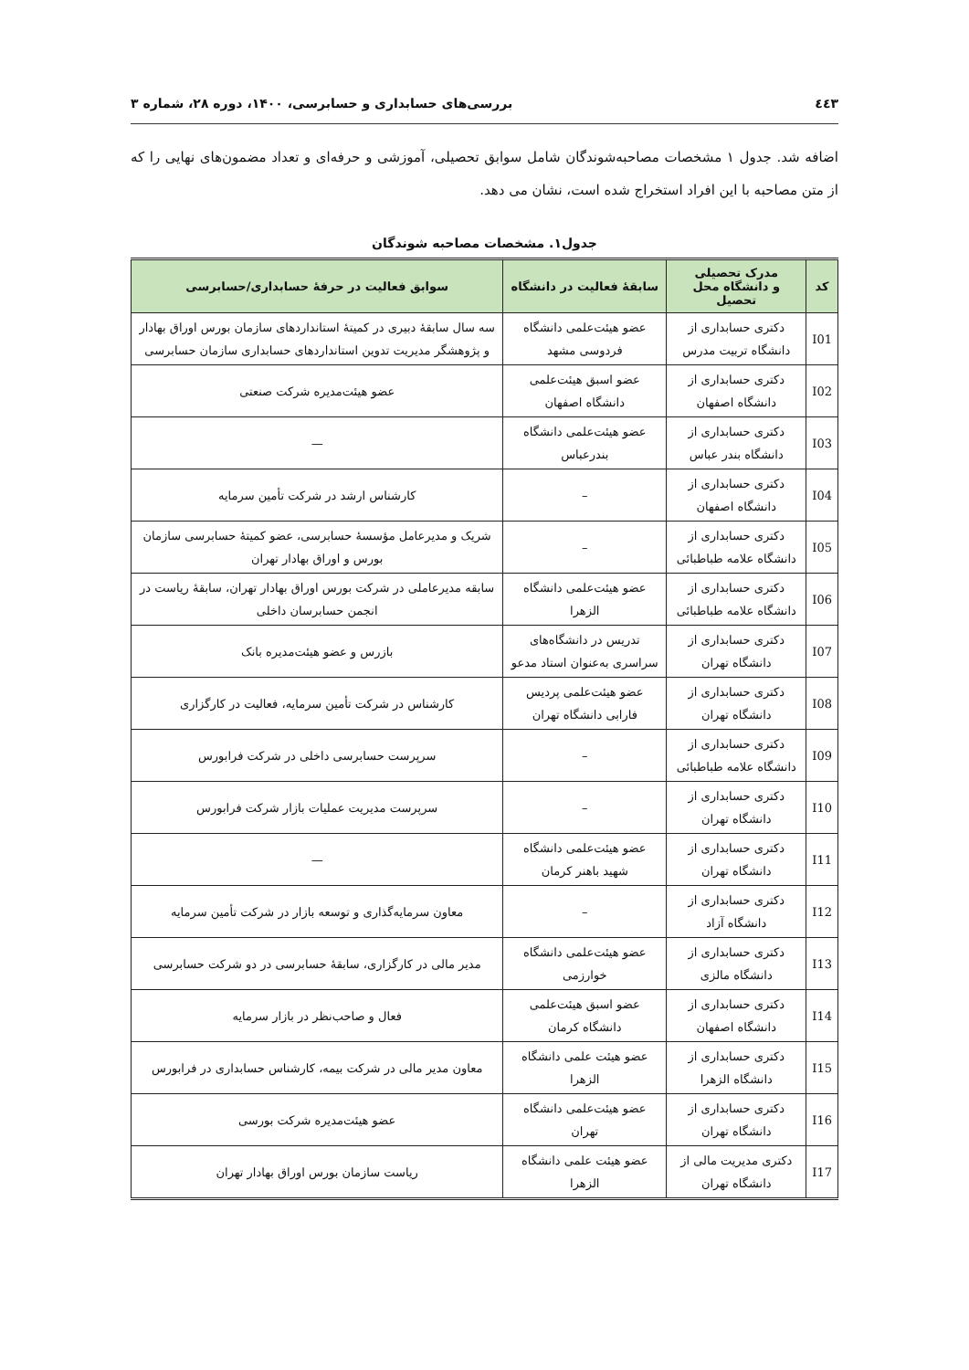٤٤٣ بررسی‌های حسابداری و حسابرسی، ۱۴۰۰، دوره ۲۸، شماره ۳
اضافه شد. جدول ۱ مشخصات مصاحبه‌شوندگان شامل سوابق تحصیلی، آموزشی و حرفه‌ای و تعداد مضمون‌های نهایی را که از متن مصاحبه با این افراد استخراج شده است، نشان می دهد.
جدول۱. مشخصات مصاحبه شوندگان
| کد | مدرک تحصیلی و دانشگاه محل تحصیل | سابقهٔ فعالیت در دانشگاه | سوابق فعالیت در حرفهٔ حسابداری/حسابرسی |
| --- | --- | --- | --- |
| I01 | دکتری حسابداری از دانشگاه تربیت مدرس | عضو هیئت‌علمی دانشگاه فردوسی مشهد | سه سال سابقهٔ دبیری در کمیتهٔ استانداردهای سازمان بورس اوراق بهادار و پژوهشگر مدیریت تدوین استانداردهای حسابداری سازمان حسابرسی |
| I02 | دکتری حسابداری از دانشگاه اصفهان | عضو اسبق هیئت‌علمی دانشگاه اصفهان | عضو هیئت‌مدیره شرکت صنعتی |
| I03 | دکتری حسابداری از دانشگاه بندر عباس | عضو هیئت‌علمی دانشگاه بندرعباس | — |
| I04 | دکتری حسابداری از دانشگاه اصفهان | – | کارشناس ارشد در شرکت تأمین سرمایه |
| I05 | دکتری حسابداری از دانشگاه علامه طباطبائی | – | شریک و مدیرعامل مؤسسهٔ حسابرسی، عضو کمیتهٔ حسابرسی سازمان بورس و اوراق بهادار تهران |
| I06 | دکتری حسابداری از دانشگاه علامه طباطبائی | عضو هیئت‌علمی دانشگاه الزهرا | سابقه مدیرعاملی در شرکت بورس اوراق بهادار تهران، سابقهٔ ریاست در انجمن حسابرسان داخلی |
| I07 | دکتری حسابداری از دانشگاه تهران | تدریس در دانشگاه‌های سراسری به‌عنوان استاد مدعو | بازرس و عضو هیئت‌مدیره بانک |
| I08 | دکتری حسابداری از دانشگاه تهران | عضو هیئت‌علمی پردیس فارابی دانشگاه تهران | کارشناس در شرکت تأمین سرمایه، فعالیت در کارگزاری |
| I09 | دکتری حسابداری از دانشگاه علامه طباطبائی | – | سرپرست حسابرسی داخلی در شرکت فرابورس |
| I10 | دکتری حسابداری از دانشگاه تهران | – | سرپرست مدیریت عملیات بازار شرکت فرابورس |
| I11 | دکتری حسابداری از دانشگاه تهران | عضو هیئت‌علمی دانشگاه شهید باهنر کرمان | — |
| I12 | دکتری حسابداری از دانشگاه آزاد | – | معاون سرمایه‌گذاری و توسعه بازار در شرکت تأمین سرمایه |
| I13 | دکتری حسابداری از دانشگاه مالزی | عضو هیئت‌علمی دانشگاه خوارزمی | مدیر مالی در کارگزاری، سابقهٔ حسابرسی در دو شرکت حسابرسی |
| I14 | دکتری حسابداری از دانشگاه اصفهان | عضو اسبق هیئت‌علمی دانشگاه کرمان | فعال و صاحب‌نظر در بازار سرمایه |
| I15 | دکتری حسابداری از دانشگاه الزهرا | عضو هیئت علمی دانشگاه الزهرا | معاون مدیر مالی در شرکت بیمه، کارشناس حسابداری در فرابورس |
| I16 | دکتری حسابداری از دانشگاه تهران | عضو هیئت‌علمی دانشگاه تهران | عضو هیئت‌مدیره شرکت بورسی |
| I17 | دکتری مدیریت مالی از دانشگاه تهران | عضو هیئت علمی دانشگاه الزهرا | ریاست سازمان بورس اوراق بهادار تهران |